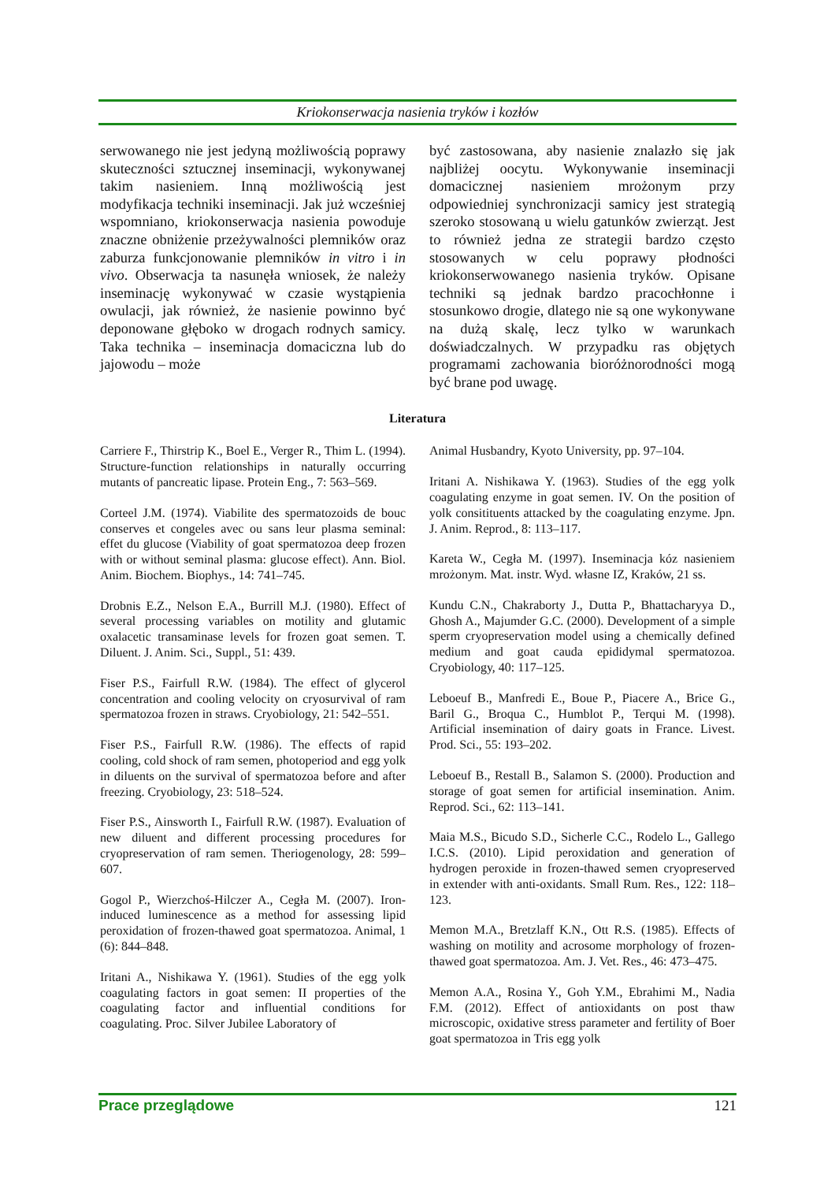Kriokonserwacja nasienia tryków i kozłów
serwowanego nie jest jedyną możliwością poprawy skuteczności sztucznej inseminacji, wykonywanej takim nasieniem. Inną możliwością jest modyfikacja techniki inseminacji. Jak już wcześniej wspomniano, kriokonserwacja nasienia powoduje znaczne obniżenie przeżywalności plemników oraz zaburza funkcjonowanie plemników in vitro i in vivo. Obserwacja ta nasunęła wniosek, że należy inseminację wykonywać w czasie wystąpienia owulacji, jak również, że nasienie powinno być deponowane głęboko w drogach rodnych samicy. Taka technika – inseminacja domaciczna lub do jajowodu – może
być zastosowana, aby nasienie znalazło się jak najbliżej oocytu. Wykonywanie inseminacji domacicznej nasieniem mrożonym przy odpowiedniej synchronizacji samicy jest strategią szeroko stosowaną u wielu gatunków zwierząt. Jest to również jedna ze strategii bardzo często stosowanych w celu poprawy płodności kriokonserwowanego nasienia tryków. Opisane techniki są jednak bardzo pracochłonne i stosunkowo drogie, dlatego nie są one wykonywane na dużą skalę, lecz tylko w warunkach doświadczalnych. W przypadku ras objętych programami zachowania bioróżnorodności mogą być brane pod uwagę.
Literatura
Carriere F., Thirstrip K., Boel E., Verger R., Thim L. (1994). Structure-function relationships in naturally occurring mutants of pancreatic lipase. Protein Eng., 7: 563–569.
Corteel J.M. (1974). Viabilite des spermatozoids de bouc conserves et congeles avec ou sans leur plasma seminal: effet du glucose (Viability of goat spermatozoa deep frozen with or without seminal plasma: glucose effect). Ann. Biol. Anim. Biochem. Biophys., 14: 741–745.
Drobnis E.Z., Nelson E.A., Burrill M.J. (1980). Effect of several processing variables on motility and glutamic oxalacetic transaminase levels for frozen goat semen. T. Diluent. J. Anim. Sci., Suppl., 51: 439.
Fiser P.S., Fairfull R.W. (1984). The effect of glycerol concentration and cooling velocity on cryosurvival of ram spermatozoa frozen in straws. Cryobiology, 21: 542–551.
Fiser P.S., Fairfull R.W. (1986). The effects of rapid cooling, cold shock of ram semen, photoperiod and egg yolk in diluents on the survival of spermatozoa before and after freezing. Cryobiology, 23: 518–524.
Fiser P.S., Ainsworth I., Fairfull R.W. (1987). Evaluation of new diluent and different processing procedures for cryopreservation of ram semen. Theriogenology, 28: 599–607.
Gogol P., Wierzchoś-Hilczer A., Cegła M. (2007). Iron-induced luminescence as a method for assessing lipid peroxidation of frozen-thawed goat spermatozoa. Animal, 1 (6): 844–848.
Iritani A., Nishikawa Y. (1961). Studies of the egg yolk coagulating factors in goat semen: II properties of the coagulating factor and influential conditions for coagulating. Proc. Silver Jubilee Laboratory of
Animal Husbandry, Kyoto University, pp. 97–104.
Iritani A. Nishikawa Y. (1963). Studies of the egg yolk coagulating enzyme in goat semen. IV. On the position of yolk consitituents attacked by the coagulating enzyme. Jpn. J. Anim. Reprod., 8: 113–117.
Kareta W., Cegła M. (1997). Inseminacja kóz nasieniem mrożonym. Mat. instr. Wyd. własne IZ, Kraków, 21 ss.
Kundu C.N., Chakraborty J., Dutta P., Bhattacharyya D., Ghosh A., Majumder G.C. (2000). Development of a simple sperm cryopreservation model using a chemically defined medium and goat cauda epididymal spermatozoa. Cryobiology, 40: 117–125.
Leboeuf B., Manfredi E., Boue P., Piacere A., Brice G., Baril G., Broqua C., Humblot P., Terqui M. (1998). Artificial insemination of dairy goats in France. Livest. Prod. Sci., 55: 193–202.
Leboeuf B., Restall B., Salamon S. (2000). Production and storage of goat semen for artificial insemination. Anim. Reprod. Sci., 62: 113–141.
Maia M.S., Bicudo S.D., Sicherle C.C., Rodelo L., Gallego I.C.S. (2010). Lipid peroxidation and generation of hydrogen peroxide in frozen-thawed semen cryopreserved in extender with anti-oxidants. Small Rum. Res., 122: 118–123.
Memon M.A., Bretzlaff K.N., Ott R.S. (1985). Effects of washing on motility and acrosome morphology of frozen-thawed goat spermatozoa. Am. J. Vet. Res., 46: 473–475.
Memon A.A., Rosina Y., Goh Y.M., Ebrahimi M., Nadia F.M. (2012). Effect of antioxidants on post thaw microscopic, oxidative stress parameter and fertility of Boer goat spermatozoa in Tris egg yolk
Prace przeglądowe 121